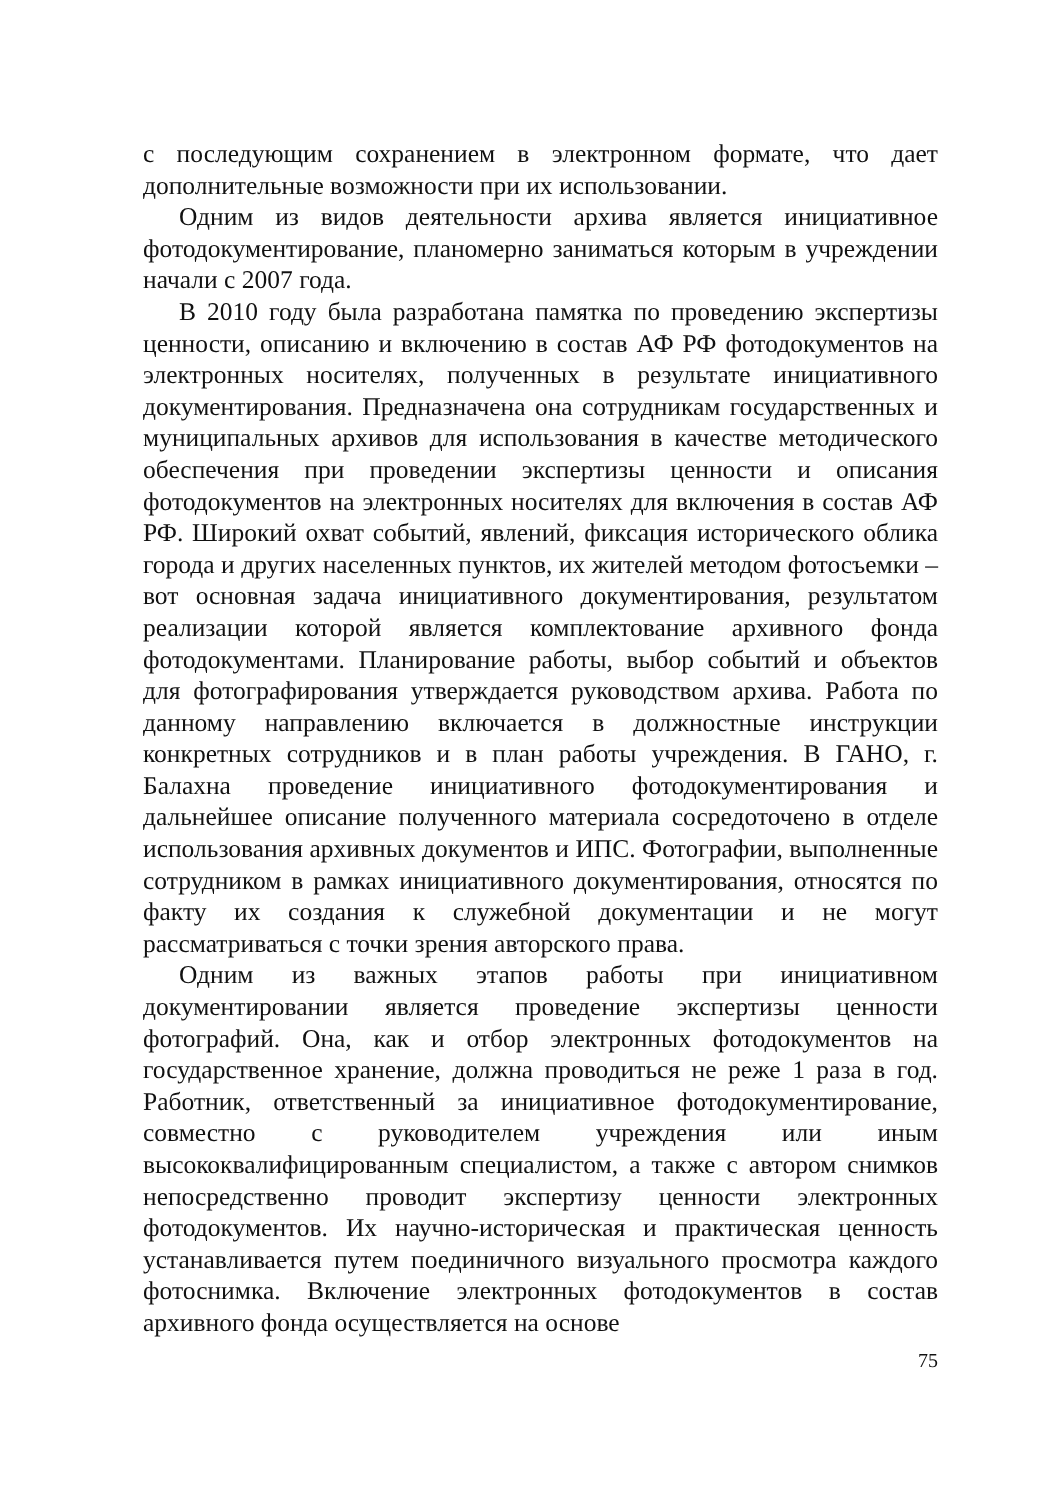с последующим сохранением в электронном формате, что дает дополнительные возможности при их использовании.
Одним из видов деятельности архива является инициативное фотодокументирование, планомерно заниматься которым в учреждении начали с 2007 года.
В 2010 году была разработана памятка по проведению экспертизы ценности, описанию и включению в состав АФ РФ фотодокументов на электронных носителях, полученных в результате инициативного документирования. Предназначена она сотрудникам государственных и муниципальных архивов для использования в качестве методического обеспечения при проведении экспертизы ценности и описания фотодокументов на электронных носителях для включения в состав АФ РФ. Широкий охват событий, явлений, фиксация исторического облика города и других населенных пунктов, их жителей методом фотосъемки – вот основная задача инициативного документирования, результатом реализации которой является комплектование архивного фонда фотодокументами. Планирование работы, выбор событий и объектов для фотографирования утверждается руководством архива. Работа по данному направлению включается в должностные инструкции конкретных сотрудников и в план работы учреждения. В ГАНО, г. Балахна проведение инициативного фотодокументирования и дальнейшее описание полученного материала сосредоточено в отделе использования архивных документов и ИПС. Фотографии, выполненные сотрудником в рамках инициативного документирования, относятся по факту их создания к служебной документации и не могут рассматриваться с точки зрения авторского права.
Одним из важных этапов работы при инициативном документировании является проведение экспертизы ценности фотографий. Она, как и отбор электронных фотодокументов на государственное хранение, должна проводиться не реже 1 раза в год. Работник, ответственный за инициативное фотодокументирование, совместно с руководителем учреждения или иным высококвалифицированным специалистом, а также с автором снимков непосредственно проводит экспертизу ценности электронных фотодокументов. Их научно-историческая и практическая ценность устанавливается путем поединичного визуального просмотра каждого фотоснимка. Включение электронных фотодокументов в состав архивного фонда осуществляется на основе
75